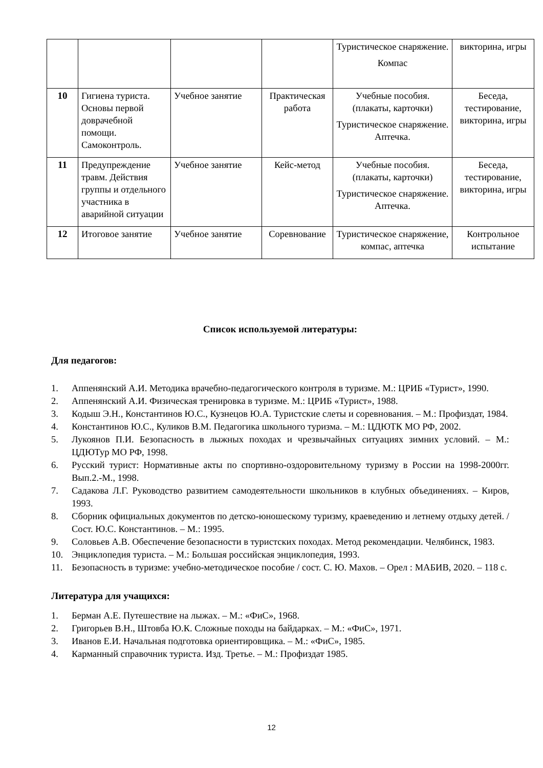| | | | | Туристическое снаряжение. Компас | викторина, игры |
| 10 | Гигиена туриста. Основы первой доврачебной помощи. Самоконтроль. | Учебное занятие | Практическая работа | Учебные пособия. (плакаты, карточки) Туристическое снаряжение. Аптечка. | Беседа, тестирование, викторина, игры |
| 11 | Предупреждение травм. Действия группы и отдельного участника в аварийной ситуации | Учебное занятие | Кейс-метод | Учебные пособия. (плакаты, карточки) Туристическое снаряжение. Аптечка. | Беседа, тестирование, викторина, игры |
| 12 | Итоговое занятие | Учебное занятие | Соревнование | Туристическое снаряжение, компас, аптечка | Контрольное испытание |
Список используемой литературы:
Для педагогов:
1. Аппенянский А.И. Методика врачебно-педагогического контроля в туризме. М.: ЦРИБ «Турист», 1990.
2. Аппенянский А.И. Физическая тренировка в туризме. М.: ЦРИБ «Турист», 1988.
3. Кодыш Э.Н., Константинов Ю.С., Кузнецов Ю.А. Туристские слеты и соревнования. – М.: Профиздат, 1984.
4. Константинов Ю.С., Куликов В.М. Педагогика школьного туризма. – М.: ЦДЮТК МО РФ, 2002.
5. Лукоянов П.И. Безопасность в лыжных походах и чрезвычайных ситуациях зимних условий. – М.: ЦДЮТур МО РФ, 1998.
6. Русский турист: Нормативные акты по спортивно-оздоровительному туризму в России на 1998-2000гг. Вып.2.-М., 1998.
7. Садакова Л.Г. Руководство развитием самодеятельности школьников в клубных объединениях. – Киров, 1993.
8. Сборник официальных документов по детско-юношескому туризму, краеведению и летнему отдыху детей. /Сост. Ю.С. Константинов. – М.: 1995.
9. Соловьев А.В. Обеспечение безопасности в туристских походах. Метод рекомендации. Челябинск, 1983.
10. Энциклопедия туриста. – М.: Большая российская энциклопедия, 1993.
11. Безопасность в туризме: учебно-методическое пособие / сост. С. Ю. Махов. – Орел : МАБИВ, 2020. – 118 с.
Литература для учащихся:
1. Берман А.Е. Путешествие на лыжах. – М.: «ФиС», 1968.
2. Григорьев В.Н., Штовба Ю.К. Сложные походы на байдарках. – М.: «ФиС», 1971.
3. Иванов Е.И. Начальная подготовка ориентировщика. – М.: «ФиС», 1985.
4. Карманный справочник туриста. Изд. Третье. – М.: Профиздат 1985.
12